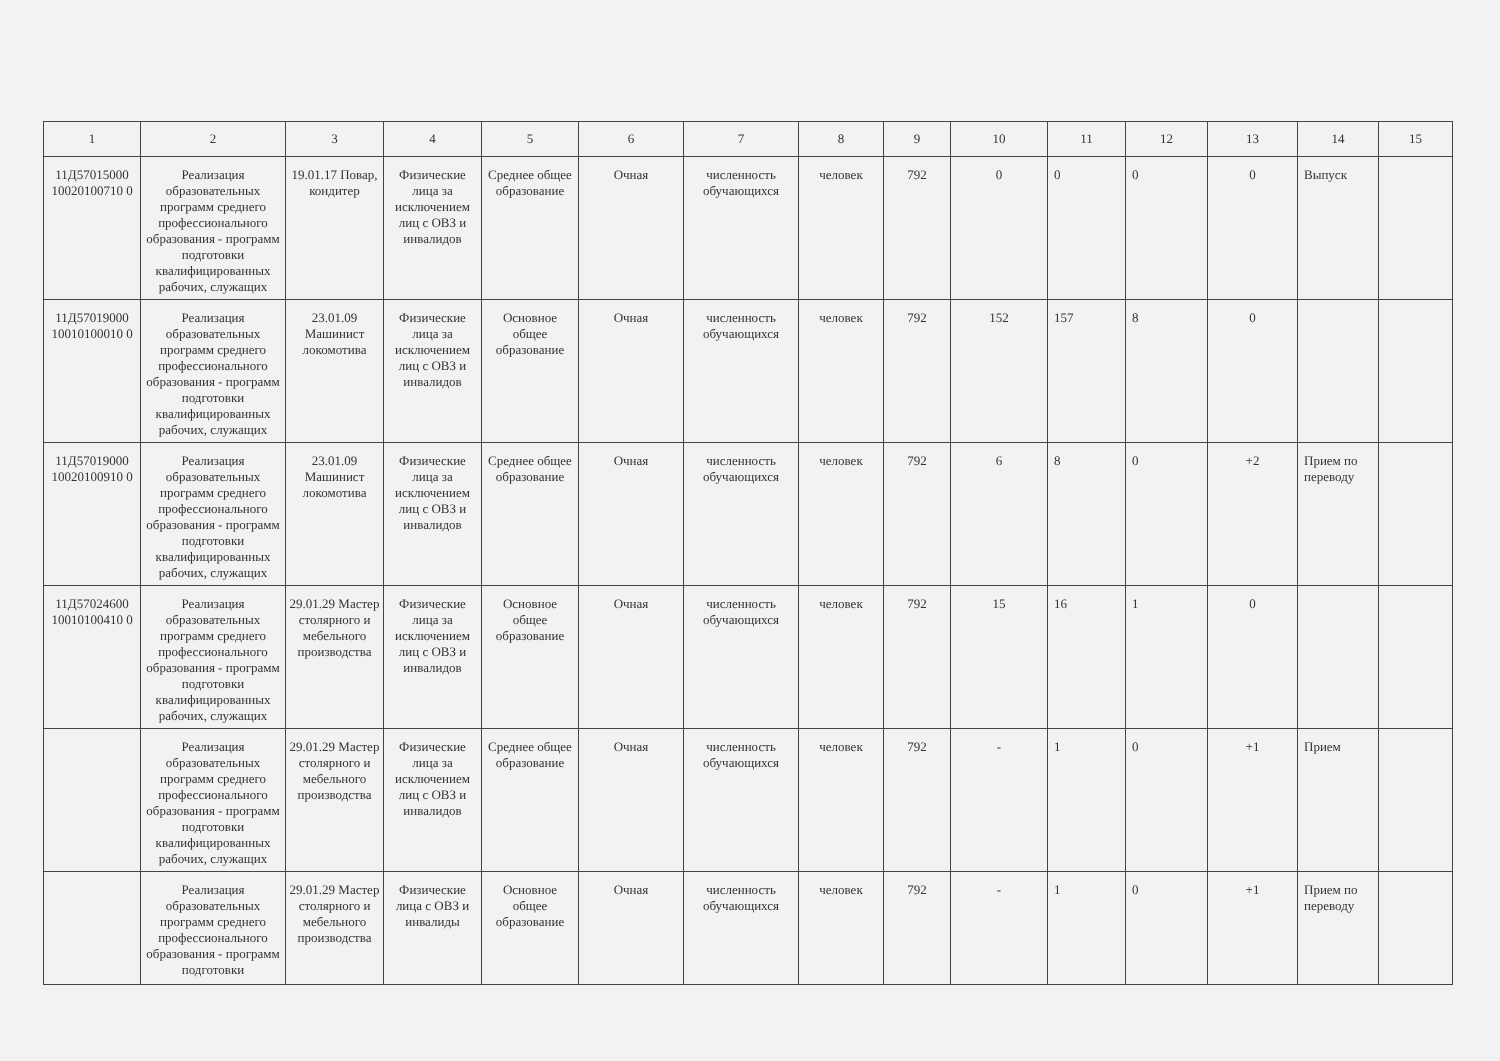| 1 | 2 | 3 | 4 | 5 | 6 | 7 | 8 | 9 | 10 | 11 | 12 | 13 | 14 | 15 |
| --- | --- | --- | --- | --- | --- | --- | --- | --- | --- | --- | --- | --- | --- | --- |
| 11Д57015000 10020100710 0 | Реализация образовательных программ среднего профессионального образования - программ подготовки квалифицированных рабочих, служащих | 19.01.17 Повар, кондитер | Физические лица за исключением лиц с ОВЗ и инвалидов | Среднее общее образование | Очная | численность обучающихся | человек | 792 | 0 | 0 | 0 | 0 | Выпуск | |
| 11Д57019000 10010100010 0 | Реализация образовательных программ среднего профессионального образования - программ подготовки квалифицированных рабочих, служащих | 23.01.09 Машинист локомотива | Физические лица за исключением лиц с ОВЗ и инвалидов | Основное общее образование | Очная | численность обучающихся | человек | 792 | 152 | 157 | 8 | 0 | | |
| 11Д57019000 10020100910 0 | Реализация образовательных программ среднего профессионального образования - программ подготовки квалифицированных рабочих, служащих | 23.01.09 Машинист локомотива | Физические лица за исключением лиц с ОВЗ и инвалидов | Среднее общее образование | Очная | численность обучающихся | человек | 792 | 6 | 8 | 0 | +2 | Прием по переводу | |
| 11Д57024600 10010100410 0 | Реализация образовательных программ среднего профессионального образования - программ подготовки квалифицированных рабочих, служащих | 29.01.29 Мастер столярного и мебельного производства | Физические лица за исключением лиц с ОВЗ и инвалидов | Основное общее образование | Очная | численность обучающихся | человек | 792 | 15 | 16 | 1 | 0 | | |
| | Реализация образовательных программ среднего профессионального образования - программ подготовки квалифицированных рабочих, служащих | 29.01.29 Мастер столярного и мебельного производства | Физические лица за исключением лиц с ОВЗ и инвалидов | Среднее общее образование | Очная | численность обучающихся | человек | 792 | - | 1 | 0 | +1 | Прием | |
| | Реализация образовательных программ среднего профессионального образования - программ подготовки | 29.01.29 Мастер столярного и мебельного производства | Физические лица с ОВЗ и инвалиды | Основное общее образование | Очная | численность обучающихся | человек | 792 | - | 1 | 0 | +1 | Прием по переводу | |